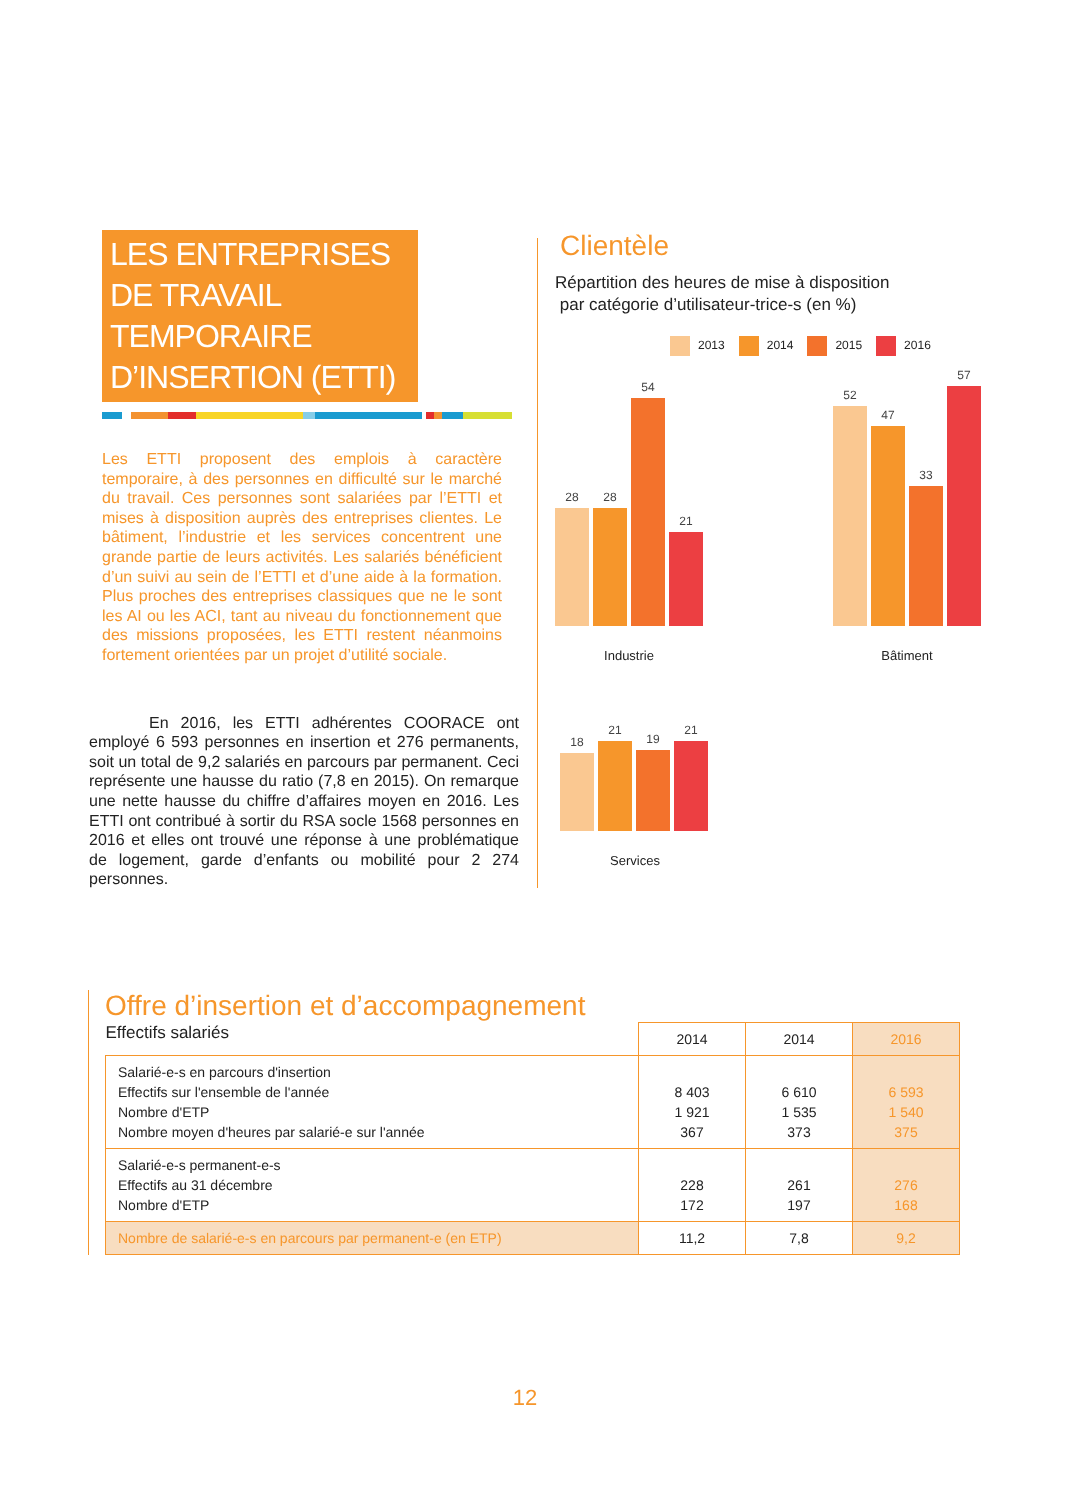LES ENTREPRISES
DE TRAVAIL
TEMPORAIRE
D’INSERTION (ETTI)
Les ETTI proposent des emplois à caractère temporaire, à des personnes en difficulté sur le marché du travail. Ces personnes sont salariées par l’ETTI et mises à disposition auprès des entreprises clientes. Le bâtiment, l’industrie et les services concentrent une grande partie de leurs activités. Les salariés bénéficient d’un suivi au sein de l’ETTI et d’une aide à la formation. Plus proches des entreprises classiques que ne le sont les AI ou les ACI, tant au niveau du fonctionnement que des missions proposées, les ETTI restent néanmoins fortement orientées par un projet d’utilité sociale.
En 2016, les ETTI adhérentes COORACE ont employé 6 593 personnes en insertion et 276 permanents, soit un total de 9,2 salariés en parcours par permanent. Ceci représente une hausse du ratio (7,8 en 2015). On remarque une nette hausse du chiffre d’affaires moyen en 2016. Les ETTI ont contribué à sortir du RSA socle 1568 personnes en 2016 et elles ont trouvé une réponse à une problématique de logement, garde d’enfants ou mobilité pour 2 274 personnes.
Clientèle
Répartition des heures de mise à disposition
par catégorie d’utilisateur-trice-s (en %)
2013 2014 2015 2016
28
28
54
21
Industrie
52
47
33
57
Bâtiment
18
21
19
21
Services
Offre d’insertion et d’accompagnement
| Effectifs salariés | 2014 | 2014 | 2016 |
| --- | --- | --- | --- |
| Salarié-e-s en parcours d'insertion Effectifs sur l'ensemble de l'année Nombre d'ETP Nombre moyen d'heures par salarié-e sur l'année | 8 403 1 921 367 | 6 610 1 535 373 | 6 593 1 540 375 |
| Salarié-e-s permanent-e-s Effectifs au 31 décembre Nombre d'ETP | 228 172 | 261 197 | 276 168 |
| Nombre de salarié-e-s en parcours par permanent-e (en ETP) | 11,2 | 7,8 | 9,2 |
12